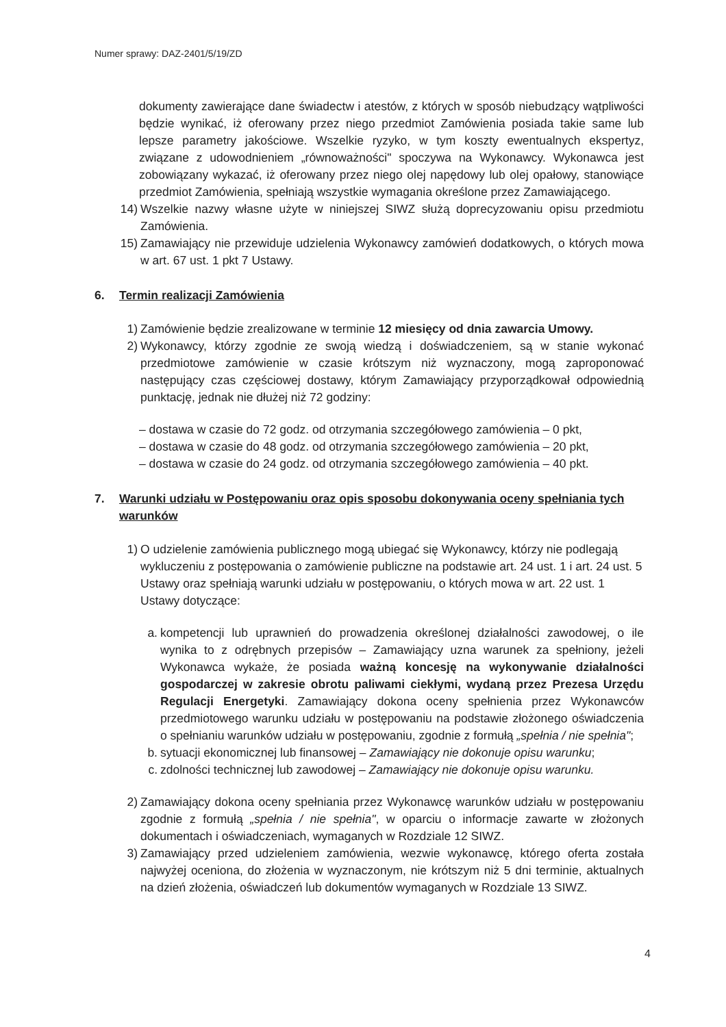Numer sprawy: DAZ-2401/5/19/ZD
dokumenty zawierające dane świadectw i atestów, z których w sposób niebudzący wątpliwości będzie wynikać, iż oferowany przez niego przedmiot Zamówienia posiada takie same lub lepsze parametry jakościowe. Wszelkie ryzyko, w tym koszty ewentualnych ekspertyz, związane z udowodnieniem „równoważności" spoczywa na Wykonawcy. Wykonawca jest zobowiązany wykazać, iż oferowany przez niego olej napędowy lub olej opałowy, stanowiące przedmiot Zamówienia, spełniają wszystkie wymagania określone przez Zamawiającego.
14) Wszelkie nazwy własne użyte w niniejszej SIWZ służą doprecyzowaniu opisu przedmiotu Zamówienia.
15) Zamawiający nie przewiduje udzielenia Wykonawcy zamówień dodatkowych, o których mowa w art. 67 ust. 1 pkt 7 Ustawy.
6. Termin realizacji Zamówienia
1) Zamówienie będzie zrealizowane w terminie 12 miesięcy od dnia zawarcia Umowy.
2) Wykonawcy, którzy zgodnie ze swoją wiedzą i doświadczeniem, są w stanie wykonać przedmiotowe zamówienie w czasie krótszym niż wyznaczony, mogą zaproponować następujący czas częściowej dostawy, którym Zamawiający przyporządkował odpowiednią punktację, jednak nie dłużej niż 72 godziny:
– dostawa w czasie do 72 godz. od otrzymania szczegółowego zamówienia – 0 pkt,
– dostawa w czasie do 48 godz. od otrzymania szczegółowego zamówienia – 20 pkt,
– dostawa w czasie do 24 godz. od otrzymania szczegółowego zamówienia – 40 pkt.
7. Warunki udziału w Postępowaniu oraz opis sposobu dokonywania oceny spełniania tych warunków
1) O udzielenie zamówienia publicznego mogą ubiegać się Wykonawcy, którzy nie podlegają wykluczeniu z postępowania o zamówienie publiczne na podstawie art. 24 ust. 1 i art. 24 ust. 5 Ustawy oraz spełniają warunki udziału w postępowaniu, o których mowa w art. 22 ust. 1 Ustawy dotyczące:
a. kompetencji lub uprawnień do prowadzenia określonej działalności zawodowej, o ile wynika to z odrębnych przepisów – Zamawiający uzna warunek za spełniony, jeżeli Wykonawca wykaże, że posiada ważną koncesję na wykonywanie działalności gospodarczej w zakresie obrotu paliwami ciekłymi, wydaną przez Prezesa Urzędu Regulacji Energetyki. Zamawiający dokona oceny spełnienia przez Wykonawców przedmiotowego warunku udziału w postępowaniu na podstawie złożonego oświadczenia o spełnianiu warunków udziału w postępowaniu, zgodnie z formułą „spełnia / nie spełnia";
b. sytuacji ekonomicznej lub finansowej – Zamawiający nie dokonuje opisu warunku;
c. zdolności technicznej lub zawodowej – Zamawiający nie dokonuje opisu warunku.
2) Zamawiający dokona oceny spełniania przez Wykonawcę warunków udziału w postępowaniu zgodnie z formułą „spełnia / nie spełnia", w oparciu o informacje zawarte w złożonych dokumentach i oświadczeniach, wymaganych w Rozdziale 12 SIWZ.
3) Zamawiający przed udzieleniem zamówienia, wezwie wykonawcę, którego oferta została najwyżej oceniona, do złożenia w wyznaczonym, nie krótszym niż 5 dni terminie, aktualnych na dzień złożenia, oświadczeń lub dokumentów wymaganych w Rozdziale 13 SIWZ.
4